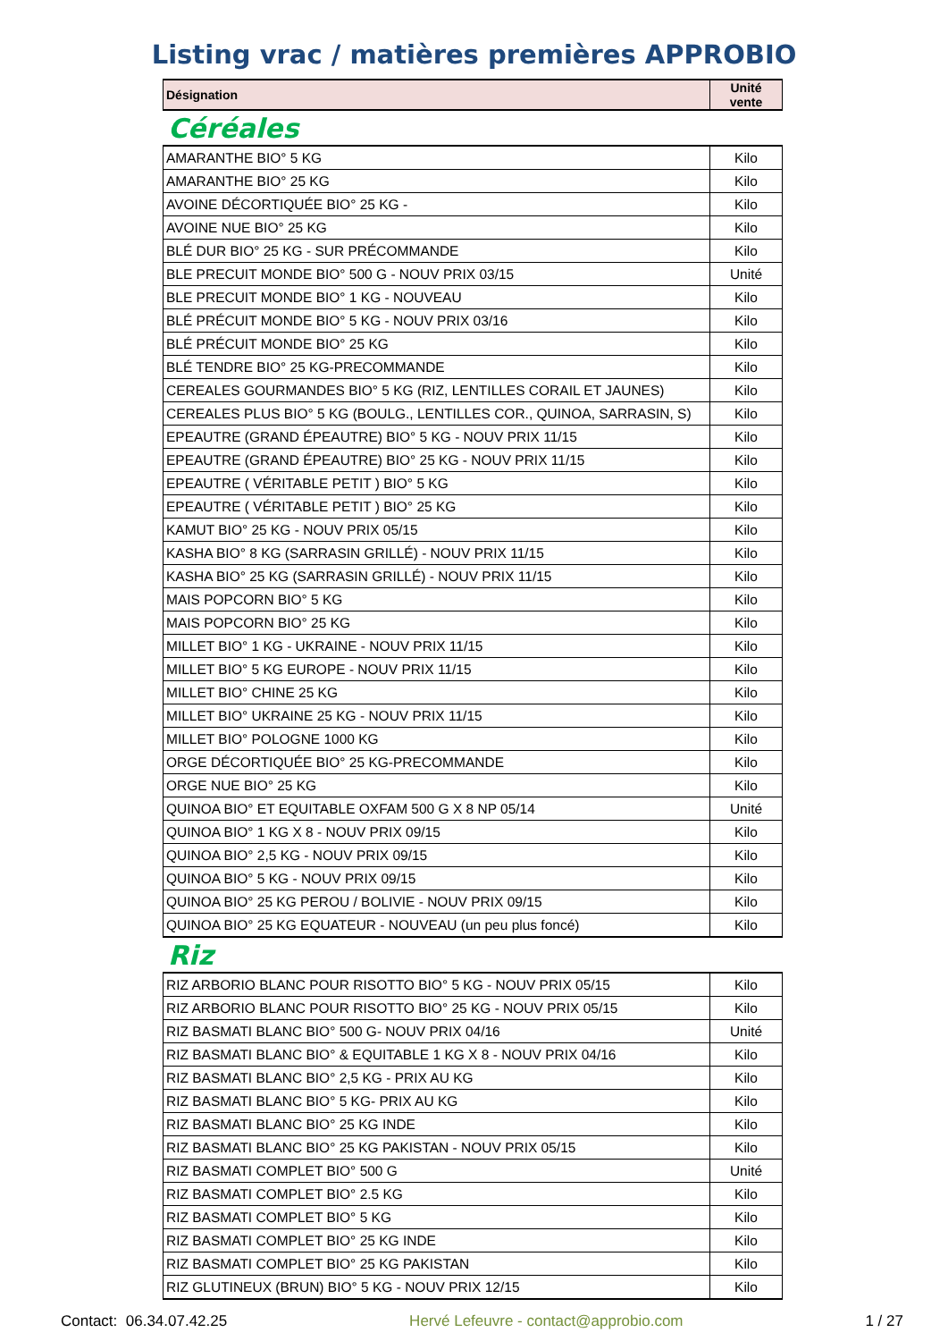Listing vrac / matières premières APPROBIO
| Désignation | Unité vente |
| --- | --- |
Céréales
| AMARANTHE BIO° 5 KG | Kilo |
| AMARANTHE BIO° 25 KG | Kilo |
| AVOINE DÉCORTIQUÉE BIO° 25 KG - | Kilo |
| AVOINE NUE BIO° 25 KG | Kilo |
| BLÉ DUR BIO° 25 KG - SUR PRÉCOMMANDE | Kilo |
| BLE PRECUIT MONDE BIO° 500 G - NOUV PRIX 03/15 | Unité |
| BLE PRECUIT MONDE BIO° 1 KG - NOUVEAU | Kilo |
| BLÉ PRÉCUIT MONDE BIO° 5 KG - NOUV PRIX 03/16 | Kilo |
| BLÉ PRÉCUIT MONDE BIO° 25 KG | Kilo |
| BLÉ TENDRE BIO° 25 KG-PRECOMMANDE | Kilo |
| CEREALES GOURMANDES BIO° 5 KG (RIZ, LENTILLES CORAIL ET JAUNES) | Kilo |
| CEREALES PLUS BIO° 5 KG (BOULG., LENTILLES COR., QUINOA, SARRASIN, S) | Kilo |
| EPEAUTRE (GRAND ÉPEAUTRE) BIO° 5 KG - NOUV PRIX 11/15 | Kilo |
| EPEAUTRE (GRAND ÉPEAUTRE) BIO° 25 KG - NOUV PRIX 11/15 | Kilo |
| EPEAUTRE ( VÉRITABLE PETIT ) BIO° 5 KG | Kilo |
| EPEAUTRE ( VÉRITABLE PETIT ) BIO° 25 KG | Kilo |
| KAMUT BIO° 25 KG - NOUV PRIX 05/15 | Kilo |
| KASHA BIO° 8 KG (SARRASIN GRILLÉ) - NOUV PRIX 11/15 | Kilo |
| KASHA BIO° 25 KG (SARRASIN GRILLÉ) - NOUV PRIX 11/15 | Kilo |
| MAIS POPCORN BIO° 5 KG | Kilo |
| MAIS POPCORN BIO° 25 KG | Kilo |
| MILLET BIO° 1 KG - UKRAINE - NOUV PRIX 11/15 | Kilo |
| MILLET BIO° 5 KG EUROPE - NOUV PRIX 11/15 | Kilo |
| MILLET BIO° CHINE 25 KG | Kilo |
| MILLET BIO° UKRAINE 25 KG - NOUV PRIX 11/15 | Kilo |
| MILLET BIO° POLOGNE 1000 KG | Kilo |
| ORGE DÉCORTIQUÉE BIO° 25 KG-PRECOMMANDE | Kilo |
| ORGE NUE BIO° 25 KG | Kilo |
| QUINOA BIO° ET EQUITABLE OXFAM 500 G X 8 NP 05/14 | Unité |
| QUINOA BIO° 1 KG X 8 - NOUV PRIX 09/15 | Kilo |
| QUINOA BIO° 2,5 KG - NOUV PRIX 09/15 | Kilo |
| QUINOA BIO° 5 KG - NOUV PRIX 09/15 | Kilo |
| QUINOA BIO° 25 KG PEROU / BOLIVIE - NOUV PRIX 09/15 | Kilo |
| QUINOA BIO° 25 KG EQUATEUR - NOUVEAU (un peu plus foncé) | Kilo |
Riz
| RIZ ARBORIO BLANC POUR RISOTTO BIO° 5 KG - NOUV PRIX 05/15 | Kilo |
| RIZ ARBORIO BLANC POUR RISOTTO BIO° 25 KG - NOUV PRIX 05/15 | Kilo |
| RIZ BASMATI BLANC BIO° 500 G- NOUV PRIX 04/16 | Unité |
| RIZ BASMATI BLANC BIO° & EQUITABLE 1 KG X 8 - NOUV PRIX 04/16 | Kilo |
| RIZ BASMATI BLANC BIO° 2,5 KG - PRIX AU KG | Kilo |
| RIZ BASMATI BLANC BIO° 5 KG- PRIX AU KG | Kilo |
| RIZ BASMATI BLANC BIO° 25 KG INDE | Kilo |
| RIZ BASMATI BLANC BIO° 25 KG PAKISTAN - NOUV PRIX 05/15 | Kilo |
| RIZ BASMATI COMPLET BIO° 500 G | Unité |
| RIZ BASMATI COMPLET BIO° 2.5 KG | Kilo |
| RIZ BASMATI COMPLET BIO° 5 KG | Kilo |
| RIZ BASMATI COMPLET BIO° 25 KG INDE | Kilo |
| RIZ BASMATI COMPLET BIO° 25 KG PAKISTAN | Kilo |
| RIZ GLUTINEUX (BRUN) BIO° 5 KG - NOUV PRIX 12/15 | Kilo |
Contact: 06.34.07.42.25 Hervé Lefeuvre - contact@approbio.com 1 / 27